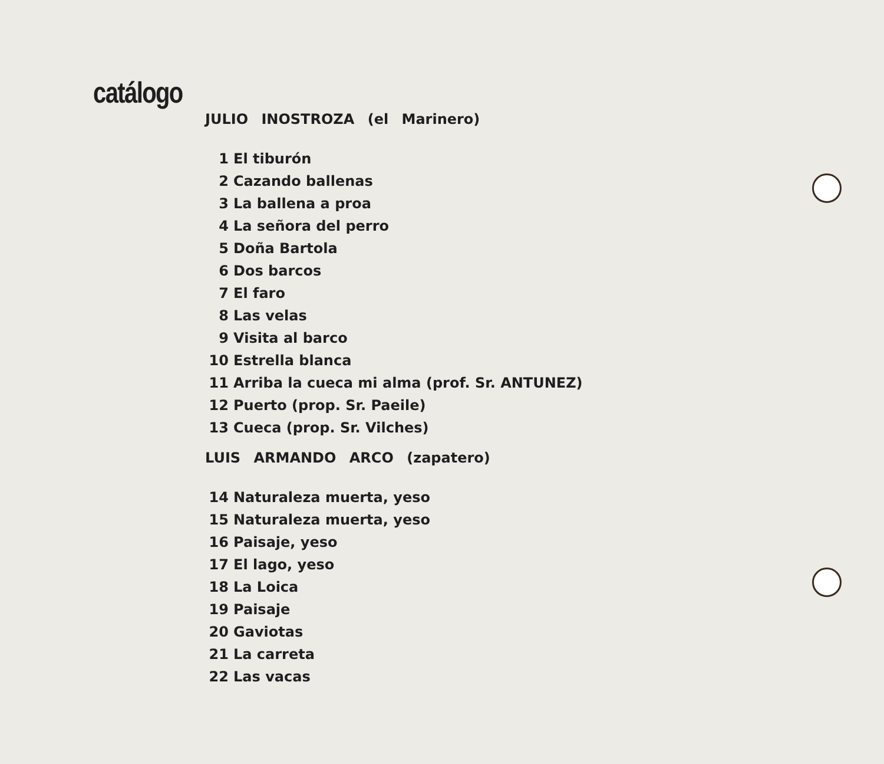catálogo
JULIO INOSTROZA (el Marinero)
1 El tiburón
2 Cazando ballenas
3 La ballena a proa
4 La señora del perro
5 Doña Bartola
6 Dos barcos
7 El faro
8 Las velas
9 Visita al barco
10 Estrella blanca
11 Arriba la cueca mi alma (prof. Sr. ANTUNEZ)
12 Puerto (prop. Sr. Paeile)
13 Cueca (prop. Sr. Vilches)
LUIS ARMANDO ARCO (zapatero)
14 Naturaleza muerta, yeso
15 Naturaleza muerta, yeso
16 Paisaje, yeso
17 El lago, yeso
18 La Loica
19 Paisaje
20 Gaviotas
21 La carreta
22 Las vacas